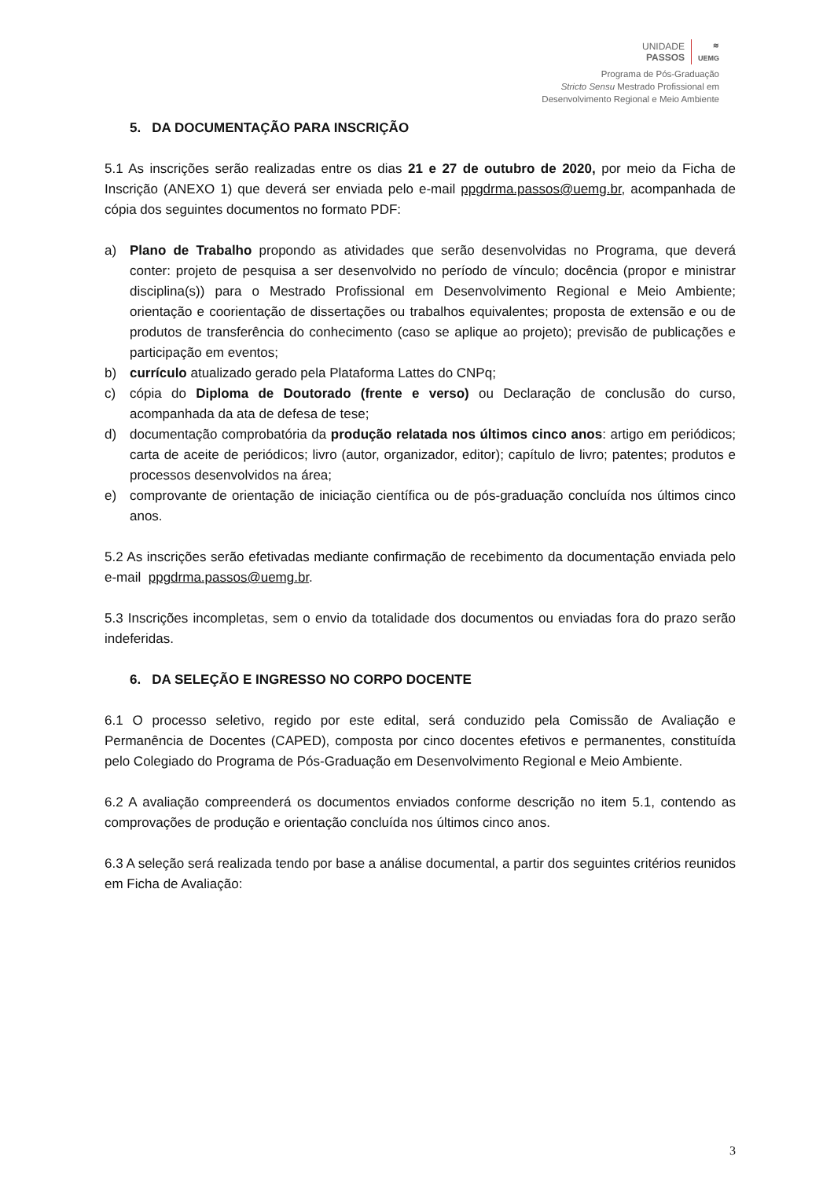UNIDADE
PASSOS
≋
UEMG
Programa de Pós-Graduação
Stricto Sensu Mestrado Profissional em
Desenvolvimento Regional e Meio Ambiente
5. DA DOCUMENTAÇÃO PARA INSCRIÇÃO
5.1 As inscrições serão realizadas entre os dias 21 e 27 de outubro de 2020, por meio da Ficha de Inscrição (ANEXO 1) que deverá ser enviada pelo e-mail ppgdrma.passos@uemg.br, acompanhada de cópia dos seguintes documentos no formato PDF:
a) Plano de Trabalho propondo as atividades que serão desenvolvidas no Programa, que deverá conter: projeto de pesquisa a ser desenvolvido no período de vínculo; docência (propor e ministrar disciplina(s)) para o Mestrado Profissional em Desenvolvimento Regional e Meio Ambiente; orientação e coorientação de dissertações ou trabalhos equivalentes; proposta de extensão e ou de produtos de transferência do conhecimento (caso se aplique ao projeto); previsão de publicações e participação em eventos;
b) currículo atualizado gerado pela Plataforma Lattes do CNPq;
c) cópia do Diploma de Doutorado (frente e verso) ou Declaração de conclusão do curso, acompanhada da ata de defesa de tese;
d) documentação comprobatória da produção relatada nos últimos cinco anos: artigo em periódicos; carta de aceite de periódicos; livro (autor, organizador, editor); capítulo de livro; patentes; produtos e processos desenvolvidos na área;
e) comprovante de orientação de iniciação científica ou de pós-graduação concluída nos últimos cinco anos.
5.2 As inscrições serão efetivadas mediante confirmação de recebimento da documentação enviada pelo e-mail ppgdrma.passos@uemg.br.
5.3 Inscrições incompletas, sem o envio da totalidade dos documentos ou enviadas fora do prazo serão indeferidas.
6. DA SELEÇÃO E INGRESSO NO CORPO DOCENTE
6.1 O processo seletivo, regido por este edital, será conduzido pela Comissão de Avaliação e Permanência de Docentes (CAPED), composta por cinco docentes efetivos e permanentes, constituída pelo Colegiado do Programa de Pós-Graduação em Desenvolvimento Regional e Meio Ambiente.
6.2 A avaliação compreenderá os documentos enviados conforme descrição no item 5.1, contendo as comprovações de produção e orientação concluída nos últimos cinco anos.
6.3 A seleção será realizada tendo por base a análise documental, a partir dos seguintes critérios reunidos em Ficha de Avaliação:
3